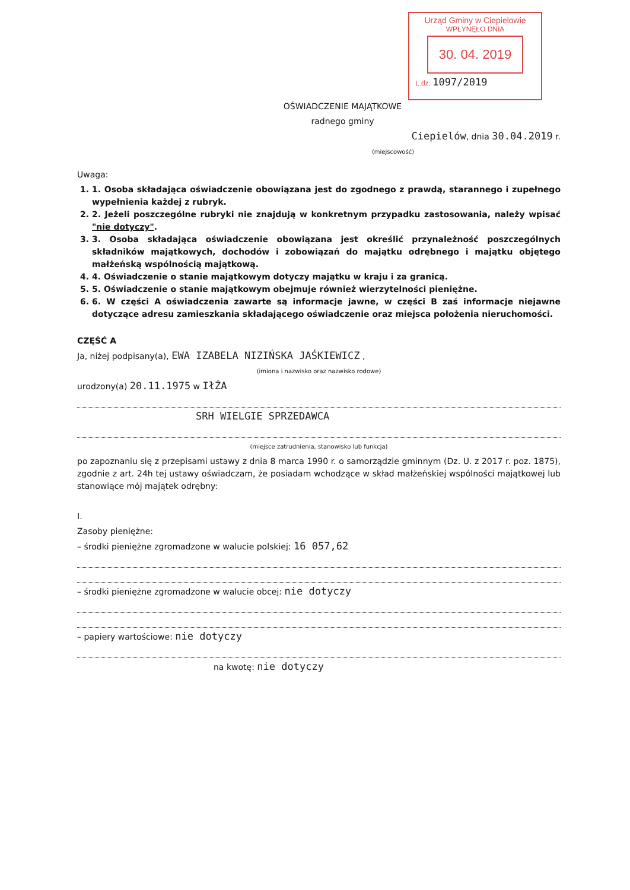Urząd Gminy w Ciepielowie
WPŁYNĘŁO DNIA
30. 04. 2019
L.dz. 1097/2019
OŚWIADCZENIE MAJĄTKOWE
radnego gminy
Ciepielów, dnia 30.04.2019 r.
(miejscowość)
Uwaga:
1. 1. Osoba składająca oświadczenie obowiązana jest do zgodnego z prawdą, starannego i zupełnego wypełnienia każdej z rubryk.
2. 2. Jeżeli poszczególne rubryki nie znajdują w konkretnym przypadku zastosowania, należy wpisać "nie dotyczy".
3. 3. Osoba składająca oświadczenie obowiązana jest określić przynależność poszczególnych składników majątkowych, dochodów i zobowiązań do majątku odrębnego i majątku objętego małżeńską wspólnością majątkową.
4. 4. Oświadczenie o stanie majątkowym dotyczy majątku w kraju i za granicą.
5. 5. Oświadczenie o stanie majątkowym obejmuje również wierzytelności pieniężne.
6. 6. W części A oświadczenia zawarte są informacje jawne, w części B zaś informacje niejawne dotyczące adresu zamieszkania składającego oświadczenie oraz miejsca położenia nieruchomości.
CZĘŚĆ A
Ja, niżej podpisany(a), EWA IZABELA NIZIŃSKA JAŚKIEWICZ ,
(imiona i nazwisko oraz nazwisko rodowe)
urodzony(a) 20.11.1975 w IłŻA
SRH WIELGIE SPRZEDAWCA
(miejsce zatrudnienia, stanowisko lub funkcja)
po zapoznaniu się z przepisami ustawy z dnia 8 marca 1990 r. o samorządzie gminnym (Dz. U. z 2017 r. poz. 1875), zgodnie z art. 24h tej ustawy oświadczam, że posiadam wchodzące w skład małżeńskiej wspólności majątkowej lub stanowiące mój majątek odrębny:
I.
Zasoby pieniężne:
– środki pieniężne zgromadzone w walucie polskiej: 16 057,62
– środki pieniężne zgromadzone w walucie obcej: nie dotyczy
– papiery wartościowe: nie dotyczy
na kwotę: nie dotyczy